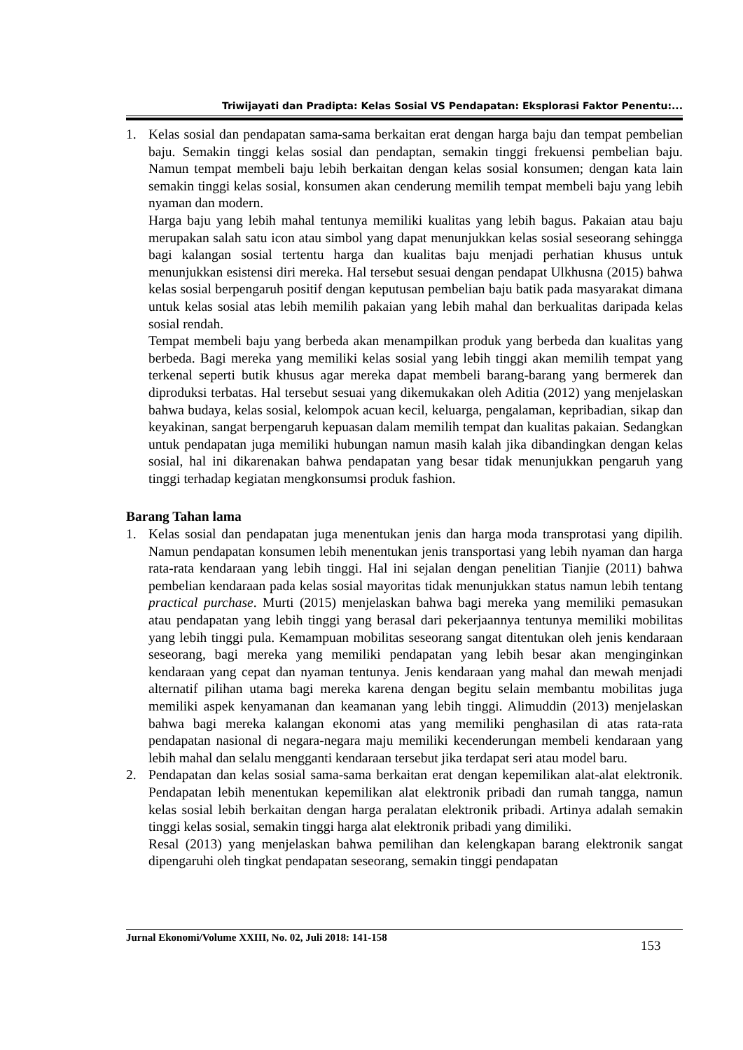Triwijayati dan Pradipta: Kelas Sosial VS Pendapatan: Eksplorasi Faktor Penentu:...
1. Kelas sosial dan pendapatan sama-sama berkaitan erat dengan harga baju dan tempat pembelian baju. Semakin tinggi kelas sosial dan pendaptan, semakin tinggi frekuensi pembelian baju. Namun tempat membeli baju lebih berkaitan dengan kelas sosial konsumen; dengan kata lain semakin tinggi kelas sosial, konsumen akan cenderung memilih tempat membeli baju yang lebih nyaman dan modern.
Harga baju yang lebih mahal tentunya memiliki kualitas yang lebih bagus. Pakaian atau baju merupakan salah satu icon atau simbol yang dapat menunjukkan kelas sosial seseorang sehingga bagi kalangan sosial tertentu harga dan kualitas baju menjadi perhatian khusus untuk menunjukkan esistensi diri mereka. Hal tersebut sesuai dengan pendapat Ulkhusna (2015) bahwa kelas sosial berpengaruh positif dengan keputusan pembelian baju batik pada masyarakat dimana untuk kelas sosial atas lebih memilih pakaian yang lebih mahal dan berkualitas daripada kelas sosial rendah.
Tempat membeli baju yang berbeda akan menampilkan produk yang berbeda dan kualitas yang berbeda. Bagi mereka yang memiliki kelas sosial yang lebih tinggi akan memilih tempat yang terkenal seperti butik khusus agar mereka dapat membeli barang-barang yang bermerek dan diproduksi terbatas. Hal tersebut sesuai yang dikemukakan oleh Aditia (2012) yang menjelaskan bahwa budaya, kelas sosial, kelompok acuan kecil, keluarga, pengalaman, kepribadian, sikap dan keyakinan, sangat berpengaruh kepuasan dalam memilih tempat dan kualitas pakaian. Sedangkan untuk pendapatan juga memiliki hubungan namun masih kalah jika dibandingkan dengan kelas sosial, hal ini dikarenakan bahwa pendapatan yang besar tidak menunjukkan pengaruh yang tinggi terhadap kegiatan mengkonsumsi produk fashion.
Barang Tahan lama
1. Kelas sosial dan pendapatan juga menentukan jenis dan harga moda transprotasi yang dipilih. Namun pendapatan konsumen lebih menentukan jenis transportasi yang lebih nyaman dan harga rata-rata kendaraan yang lebih tinggi. Hal ini sejalan dengan penelitian Tianjie (2011) bahwa pembelian kendaraan pada kelas sosial mayoritas tidak menunjukkan status namun lebih tentang practical purchase. Murti (2015) menjelaskan bahwa bagi mereka yang memiliki pemasukan atau pendapatan yang lebih tinggi yang berasal dari pekerjaannya tentunya memiliki mobilitas yang lebih tinggi pula. Kemampuan mobilitas seseorang sangat ditentukan oleh jenis kendaraan seseorang, bagi mereka yang memiliki pendapatan yang lebih besar akan menginginkan kendaraan yang cepat dan nyaman tentunya. Jenis kendaraan yang mahal dan mewah menjadi alternatif pilihan utama bagi mereka karena dengan begitu selain membantu mobilitas juga memiliki aspek kenyamanan dan keamanan yang lebih tinggi. Alimuddin (2013) menjelaskan bahwa bagi mereka kalangan ekonomi atas yang memiliki penghasilan di atas rata-rata pendapatan nasional di negara-negara maju memiliki kecenderungan membeli kendaraan yang lebih mahal dan selalu mengganti kendaraan tersebut jika terdapat seri atau model baru.
2. Pendapatan dan kelas sosial sama-sama berkaitan erat dengan kepemilikan alat-alat elektronik. Pendapatan lebih menentukan kepemilikan alat elektronik pribadi dan rumah tangga, namun kelas sosial lebih berkaitan dengan harga peralatan elektronik pribadi. Artinya adalah semakin tinggi kelas sosial, semakin tinggi harga alat elektronik pribadi yang dimiliki.
Resal (2013) yang menjelaskan bahwa pemilihan dan kelengkapan barang elektronik sangat dipengaruhi oleh tingkat pendapatan seseorang, semakin tinggi pendapatan
Jurnal Ekonomi/Volume XXIII, No. 02, Juli 2018: 141-158
153